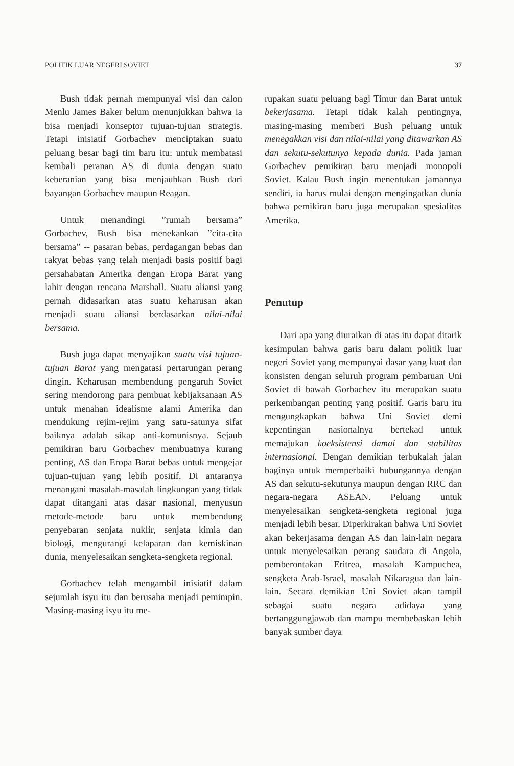POLITIK LUAR NEGERI SOVIET 37
Bush tidak pernah mempunyai visi dan calon Menlu James Baker belum menunjukkan bahwa ia bisa menjadi konseptor tujuan-tujuan strategis. Tetapi inisiatif Gorbachev menciptakan suatu peluang besar bagi tim baru itu: untuk membatasi kembali peranan AS di dunia dengan suatu keberanian yang bisa menjauhkan Bush dari bayangan Gorbachev maupun Reagan.
Untuk menandingi ”rumah bersama” Gorbachev, Bush bisa menekankan ”cita-cita bersama” -- pasaran bebas, perdagangan bebas dan rakyat bebas yang telah menjadi basis positif bagi persahabatan Amerika dengan Eropa Barat yang lahir dengan rencana Marshall. Suatu aliansi yang pernah didasarkan atas suatu keharusan akan menjadi suatu aliansi berdasarkan nilai-nilai bersama.
Bush juga dapat menyajikan suatu visi tujuan-tujuan Barat yang mengatasi pertarungan perang dingin. Keharusan membendung pengaruh Soviet sering mendorong para pembuat kebijaksanaan AS untuk menahan idealisme alami Amerika dan mendukung rejim-rejim yang satu-satunya sifat baiknya adalah sikap anti-komunisnya. Sejauh pemikiran baru Gorbachev membuatnya kurang penting, AS dan Eropa Barat bebas untuk mengejar tujuan-tujuan yang lebih positif. Di antaranya menangani masalah-masalah lingkungan yang tidak dapat ditangani atas dasar nasional, menyusun metode-metode baru untuk membendung penyebaran senjata nuklir, senjata kimia dan biologi, mengurangi kelaparan dan kemiskinan dunia, menyelesaikan sengketa-sengketa regional.
Gorbachev telah mengambil inisiatif dalam sejumlah isyu itu dan berusaha menjadi pemimpin. Masing-masing isyu itu me-
rupakan suatu peluang bagi Timur dan Barat untuk bekerjasama. Tetapi tidak kalah pentingnya, masing-masing memberi Bush peluang untuk menegakkan visi dan nilai-nilai yang ditawarkan AS dan sekutu-sekutunya kepada dunia. Pada jaman Gorbachev pemikiran baru menjadi monopoli Soviet. Kalau Bush ingin menentukan jamannya sendiri, ia harus mulai dengan mengingatkan dunia bahwa pemikiran baru juga merupakan spesialitas Amerika.
Penutup
Dari apa yang diuraikan di atas itu dapat ditarik kesimpulan bahwa garis baru dalam politik luar negeri Soviet yang mempunyai dasar yang kuat dan konsisten dengan seluruh program pembaruan Uni Soviet di bawah Gorbachev itu merupakan suatu perkembangan penting yang positif. Garis baru itu mengungkapkan bahwa Uni Soviet demi kepentingan nasionalnya bertekad untuk memajukan koeksistensi damai dan stabilitas internasional. Dengan demikian terbukalah jalan baginya untuk memperbaiki hubungannya dengan AS dan sekutu-sekutunya maupun dengan RRC dan negara-negara ASEAN. Peluang untuk menyelesaikan sengketa-sengketa regional juga menjadi lebih besar. Diperkirakan bahwa Uni Soviet akan bekerjasama dengan AS dan lain-lain negara untuk menyelesaikan perang saudara di Angola, pemberontakan Eritrea, masalah Kampuchea, sengketa Arab-Israel, masalah Nikaragua dan lain-lain. Secara demikian Uni Soviet akan tampil sebagai suatu negara adidaya yang bertanggungjawab dan mampu membebaskan lebih banyak sumber daya